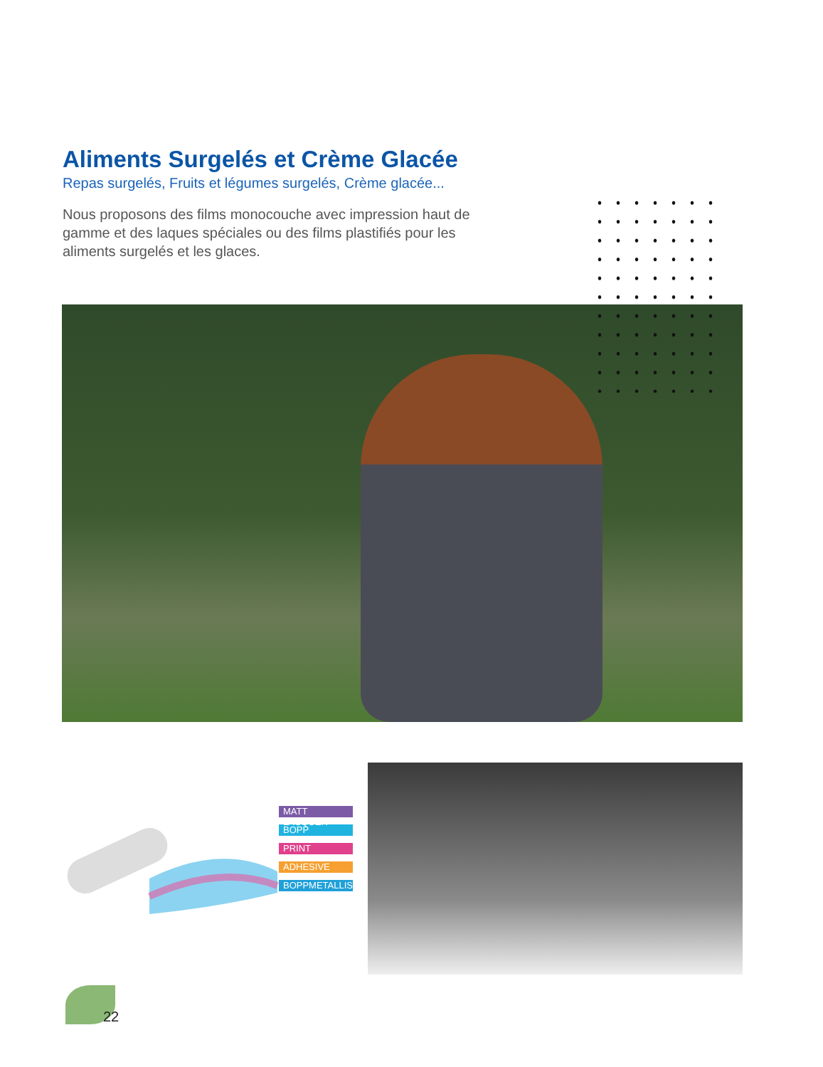Aliments Surgelés et Crème Glacée
Repas surgelés, Fruits et légumes surgelés, Crème glacée...
Nous proposons des films monocouche avec impression haut de gamme et des laques spéciales ou des films plastifiés pour les aliments surgelés et les glaces.
MATT LACQUER
BOPP
PRINT
ADHESIVE
BOPPMETALLISED
22